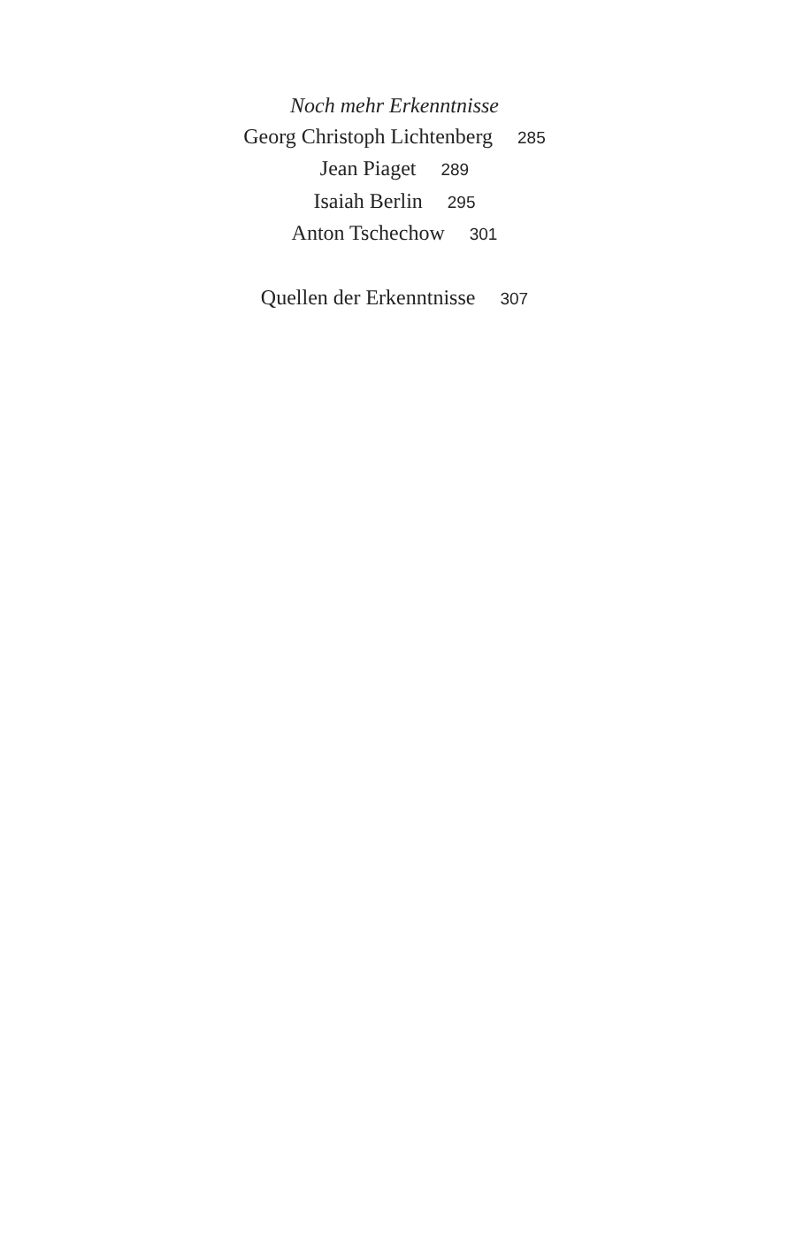Noch mehr Erkenntnisse
Georg Christoph Lichtenberg 285
Jean Piaget 289
Isaiah Berlin 295
Anton Tschechow 301
Quellen der Erkenntnisse 307